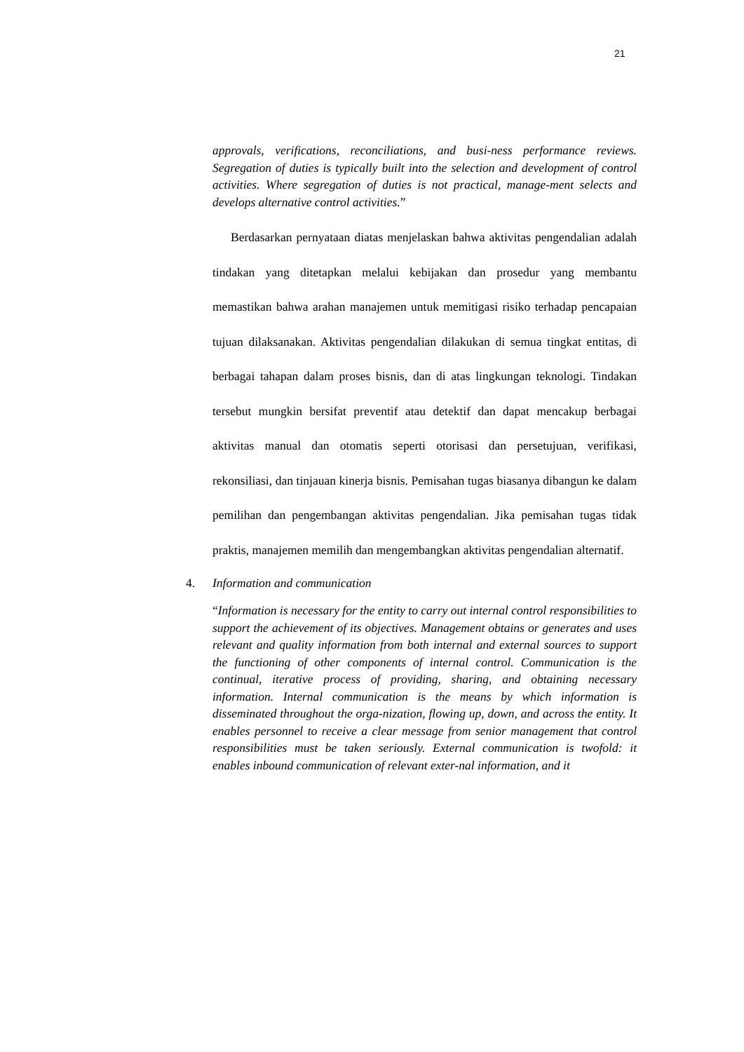21
approvals, verifications, reconciliations, and busi-ness performance reviews. Segregation of duties is typically built into the selection and development of control activities. Where segregation of duties is not practical, manage-ment selects and develops alternative control activities.”
Berdasarkan pernyataan diatas menjelaskan bahwa aktivitas pengendalian adalah tindakan yang ditetapkan melalui kebijakan dan prosedur yang membantu memastikan bahwa arahan manajemen untuk memitigasi risiko terhadap pencapaian tujuan dilaksanakan. Aktivitas pengendalian dilakukan di semua tingkat entitas, di berbagai tahapan dalam proses bisnis, dan di atas lingkungan teknologi. Tindakan tersebut mungkin bersifat preventif atau detektif dan dapat mencakup berbagai aktivitas manual dan otomatis seperti otorisasi dan persetujuan, verifikasi, rekonsiliasi, dan tinjauan kinerja bisnis. Pemisahan tugas biasanya dibangun ke dalam pemilihan dan pengembangan aktivitas pengendalian. Jika pemisahan tugas tidak praktis, manajemen memilih dan mengembangkan aktivitas pengendalian alternatif.
4. Information and communication
“Information is necessary for the entity to carry out internal control responsibilities to support the achievement of its objectives. Management obtains or generates and uses relevant and quality information from both internal and external sources to support the functioning of other components of internal control. Communication is the continual, iterative process of providing, sharing, and obtaining necessary information. Internal communication is the means by which information is disseminated throughout the orga-nization, flowing up, down, and across the entity. It enables personnel to receive a clear message from senior management that control responsibilities must be taken seriously. External communication is twofold: it enables inbound communication of relevant exter-nal information, and it